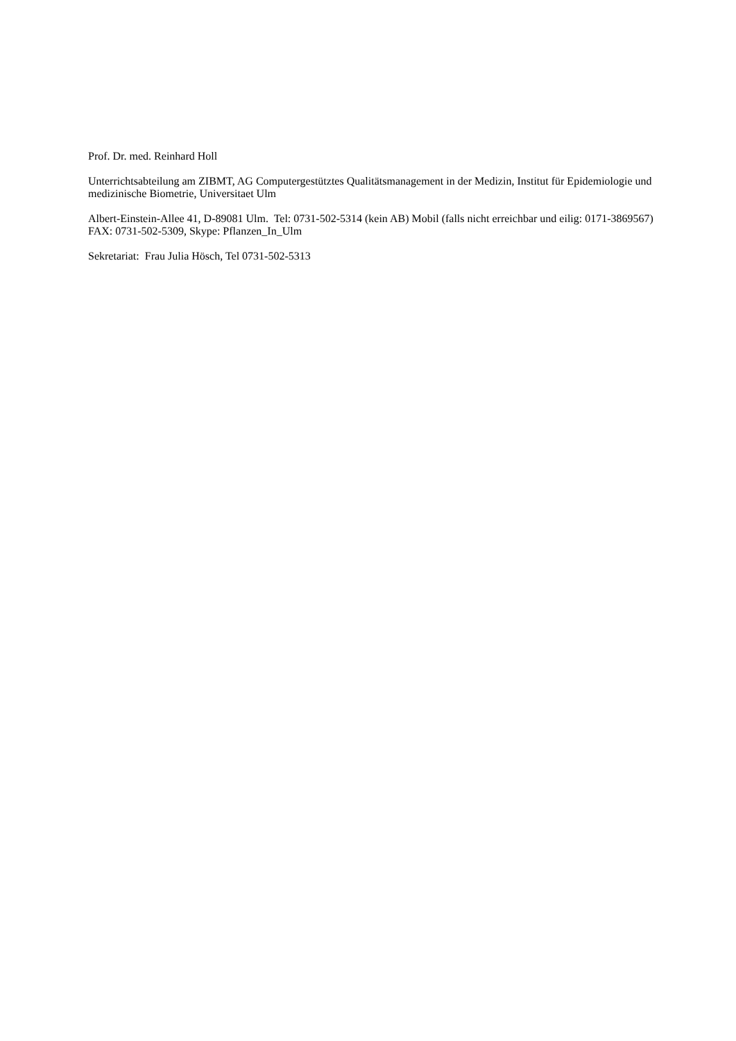Prof. Dr. med. Reinhard Holl
Unterrichtsabteilung am ZIBMT, AG Computergestütztes Qualitätsmanagement in der Medizin, Institut für Epidemiologie und medizinische Biometrie, Universitaet Ulm
Albert-Einstein-Allee 41, D-89081 Ulm. Tel: 0731-502-5314 (kein AB) Mobil (falls nicht erreichbar und eilig: 0171-3869567) FAX: 0731-502-5309, Skype: Pflanzen_In_Ulm
Sekretariat: Frau Julia Hösch, Tel 0731-502-5313